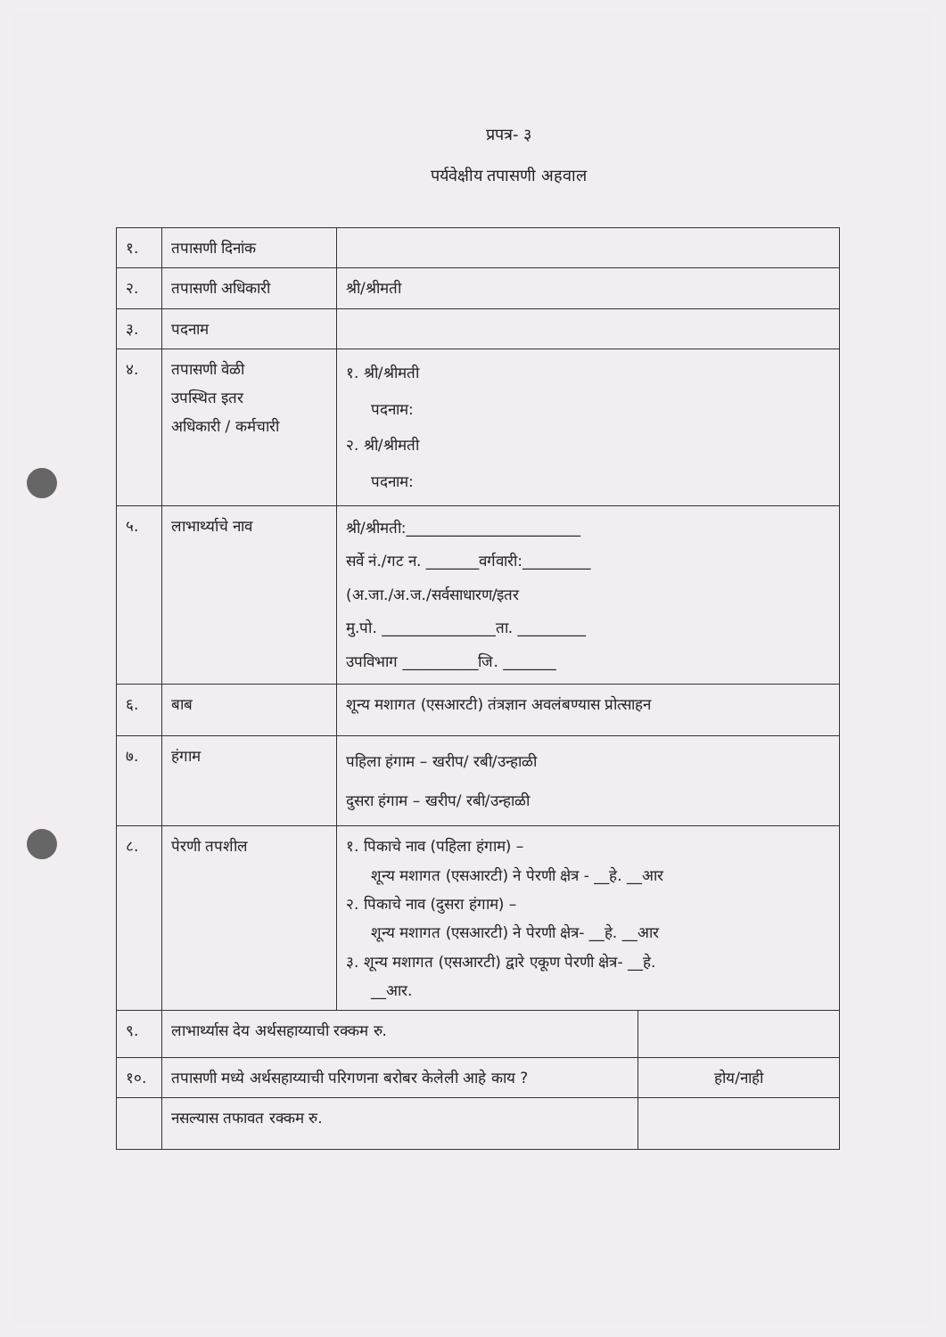प्रपत्र- ३
पर्यवेक्षीय तपासणी अहवाल
| १. | तपासणी दिनांक | | |
| २. | तपासणी अधिकारी | श्री/श्रीमती | |
| ३. | पदनाम | | |
| ४. | तपासणी वेळी उपस्थित इतर अधिकारी / कर्मचारी | १. श्री/श्रीमती पदनाम: २. श्री/श्रीमती पदनाम: | |
| ५. | लाभार्थ्याचे नाव | श्री/श्रीमती:_______________________ सर्वे नं./गट न. _______वर्गवारी:_________ (अ.जा./अ.ज./सर्वसाधारण/इतर मु.पो. _______________ता. _________ उपविभाग __________जि. _______ | |
| ६. | बाब | शून्य मशागत (एसआरटी) तंत्रज्ञान अवलंबण्यास प्रोत्साहन | |
| ७. | हंगाम | पहिला हंगाम – खरीप/ रबी/उन्हाळी दुसरा हंगाम – खरीप/ रबी/उन्हाळी | |
| ८. | पेरणी तपशील | १. पिकाचे नाव (पहिला हंगाम) – शून्य मशागत (एसआरटी) ने पेरणी क्षेत्र - __हे. __आर २. पिकाचे नाव (दुसरा हंगाम) – शून्य मशागत (एसआरटी) ने पेरणी क्षेत्र- __हे. __आर ३. शून्य मशागत (एसआरटी) द्वारे एकूण पेरणी क्षेत्र- __हे. __आर. | |
| ९. | लाभार्थ्यास देय अर्थसहाय्याची रक्कम रु. | | |
| १०. | तपासणी मध्ये अर्थसहाय्याची परिगणना बरोबर केलेली आहे काय ? | | होय/नाही |
| | नसल्यास तफावत रक्कम रु. | | |